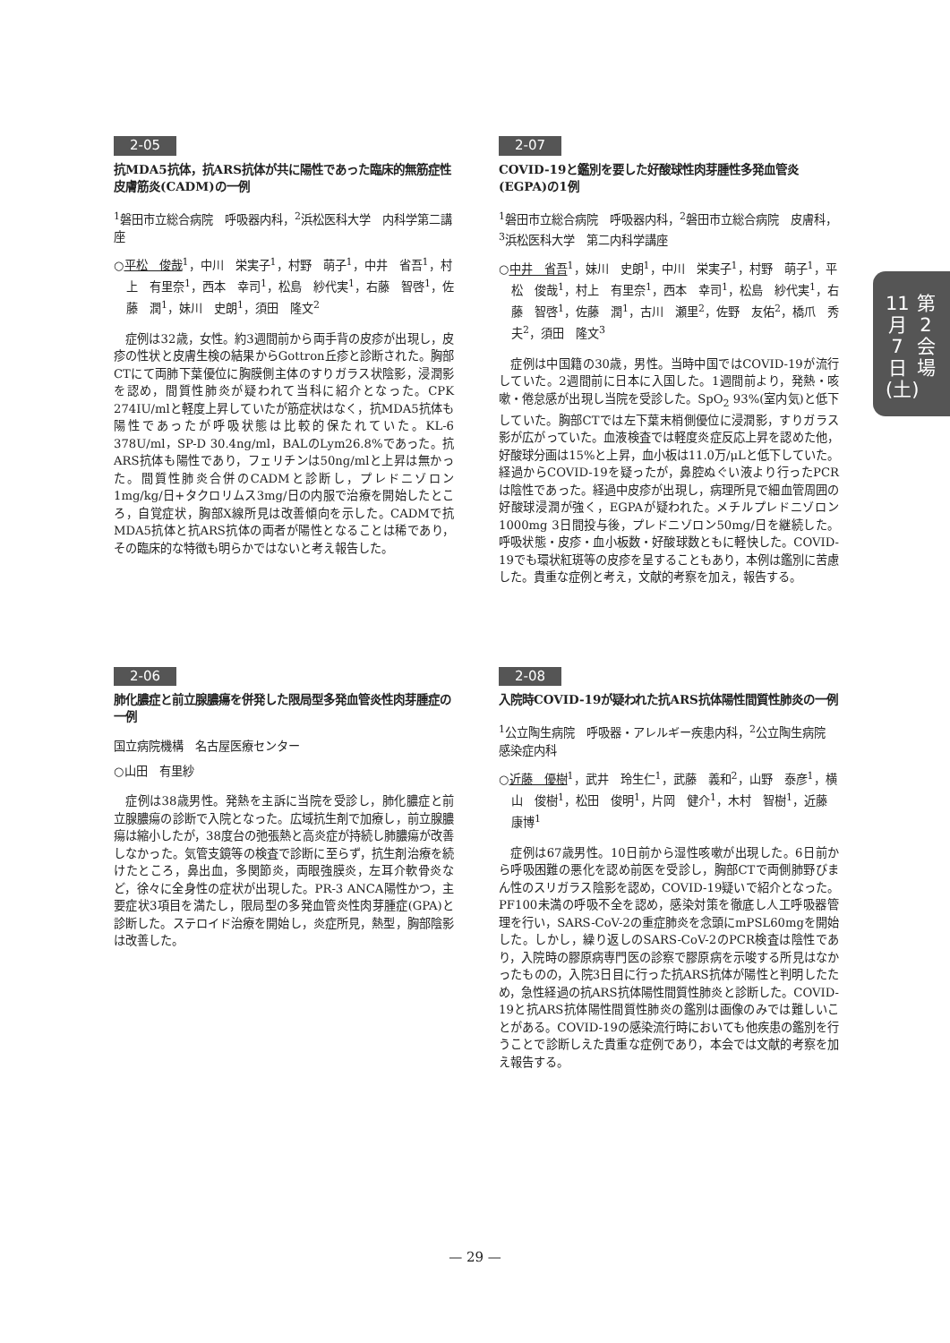11月7日(土)
第2会場
2-05
抗MDA5抗体，抗ARS抗体が共に陽性であった臨床的無筋症性皮膚筋炎(CADM)の一例
<sup>1</sup> 磐田市立総合病院　呼吸器内科，<sup>2</sup>浜松医科大学　内科学第二講座
○平松　俊哉<sup>1</sup>，中川　栄実子<sup>1</sup>，村野　萌子<sup>1</sup>，中井　省吾<sup>1</sup>，村上　有里奈<sup>1</sup>，西本　幸司<sup>1</sup>，松島　紗代実<sup>1</sup>，右藤　智啓<sup>1</sup>，佐藤　潤<sup>1</sup>，妹川　史朗<sup>1</sup>，須田　隆文<sup>2</sup>
症例は32歳，女性。約3週間前から両手背の皮疹が出現し，皮疹の性状と皮膚生検の結果からGottron丘疹と診断された。胸部CTにて両肺下葉優位に胸膜側主体のすりガラス状陰影，浸潤影を認め，間質性肺炎が疑われて当科に紹介となった。CPK 274IU/mlと軽度上昇していたが筋症状はなく，抗MDA5抗体も陽性であったが呼吸状態は比較的保たれていた。KL-6 378U/ml，SP-D 30.4ng/ml，BALのLym26.8%であった。抗ARS抗体も陽性であり，フェリチンは50ng/mlと上昇は無かった。間質性肺炎合併のCADMと診断し，プレドニゾロン1mg/kg/日+タクロリムス3mg/日の内服で治療を開始したところ，自覚症状，胸部X線所見は改善傾向を示した。CADMで抗MDA5抗体と抗ARS抗体の両者が陽性となることは稀であり，その臨床的な特徴も明らかではないと考え報告した。
2-07
COVID-19と鑑別を要した好酸球性肉芽腫性多発血管炎(EGPA)の1例
<sup>1</sup> 磐田市立総合病院　呼吸器内科，<sup>2</sup>磐田市立総合病院　皮膚科，<sup>3</sup>浜松医科大学　第二内科学講座
○中井　省吾<sup>1</sup>，妹川　史朗<sup>1</sup>，中川　栄実子<sup>1</sup>，村野　萌子<sup>1</sup>，平松　俊哉<sup>1</sup>，村上　有里奈<sup>1</sup>，西本　幸司<sup>1</sup>，松島　紗代実<sup>1</sup>，右藤　智啓<sup>1</sup>，佐藤　潤<sup>1</sup>，古川　瀬里<sup>2</sup>，佐野　友佑<sup>2</sup>，橋爪　秀夫<sup>2</sup>，須田　隆文<sup>3</sup>
症例は中国籍の30歳，男性。当時中国ではCOVID-19が流行していた。2週間前に日本に入国した。1週間前より，発熱・咳嗽・倦怠感が出現し当院を受診した。SpO<sub>2</sub> 93%(室内気)と低下していた。胸部CTでは左下葉末梢側優位に浸潤影，すりガラス影が広がっていた。血液検査では軽度炎症反応上昇を認めた他，好酸球分画は15%と上昇，血小板は11.0万/μLと低下していた。経過からCOVID-19を疑ったが，鼻腔ぬぐい液より行ったPCRは陰性であった。経過中皮疹が出現し，病理所見で細血管周囲の好酸球浸潤が強く，EGPAが疑われた。メチルプレドニゾロン 1000mg 3日間投与後，プレドニゾロン50mg/日を継続した。呼吸状態・皮疹・血小板数・好酸球数ともに軽快した。COVID-19でも環状紅斑等の皮疹を呈することもあり，本例は鑑別に苦慮した。貴重な症例と考え，文献的考察を加え，報告する。
2-06
肺化膿症と前立腺膿瘍を併発した限局型多発血管炎性肉芽腫症の一例
国立病院機構　名古屋医療センター
○山田　有里紗
症例は38歳男性。発熱を主訴に当院を受診し，肺化膿症と前立腺膿瘍の診断で入院となった。広域抗生剤で加療し，前立腺膿瘍は縮小したが，38度台の弛張熱と高炎症が持続し肺膿瘍が改善しなかった。気管支鏡等の検査で診断に至らず，抗生剤治療を続けたところ，鼻出血，多関節炎，両眼強膜炎，左耳介軟骨炎など，徐々に全身性の症状が出現した。PR-3 ANCA陽性かつ，主要症状3項目を満たし，限局型の多発血管炎性肉芽腫症(GPA)と診断した。ステロイド治療を開始し，炎症所見，熱型，胸部陰影は改善した。
2-08
入院時COVID-19が疑われた抗ARS抗体陽性間質性肺炎の一例
<sup>1</sup> 公立陶生病院　呼吸器・アレルギー疾患内科，<sup>2</sup>公立陶生病院　感染症内科
○近藤　優樹<sup>1</sup>，武井　玲生仁<sup>1</sup>，武藤　義和<sup>2</sup>，山野　泰彦<sup>1</sup>，横山　俊樹<sup>1</sup>，松田　俊明<sup>1</sup>，片岡　健介<sup>1</sup>，木村　智樹<sup>1</sup>，近藤　康博<sup>1</sup>
症例は67歳男性。10日前から湿性咳嗽が出現した。6日前から呼吸困難の悪化を認め前医を受診し，胸部CTで両側肺野びまん性のスリガラス陰影を認め，COVID-19疑いで紹介となった。PF100未満の呼吸不全を認め，感染対策を徹底し人工呼吸器管理を行い，SARS-CoV-2の重症肺炎を念頭にmPSL60mgを開始した。しかし，繰り返しのSARS-CoV-2のPCR検査は陰性であり，入院時の膠原病専門医の診察で膠原病を示唆する所見はなかったものの，入院3日目に行った抗ARS抗体が陽性と判明したため，急性経過の抗ARS抗体陽性間質性肺炎と診断した。COVID-19と抗ARS抗体陽性間質性肺炎の鑑別は画像のみでは難しいことがある。COVID-19の感染流行時においても他疾患の鑑別を行うことで診断しえた貴重な症例であり，本会では文献的考察を加え報告する。
— 29 —